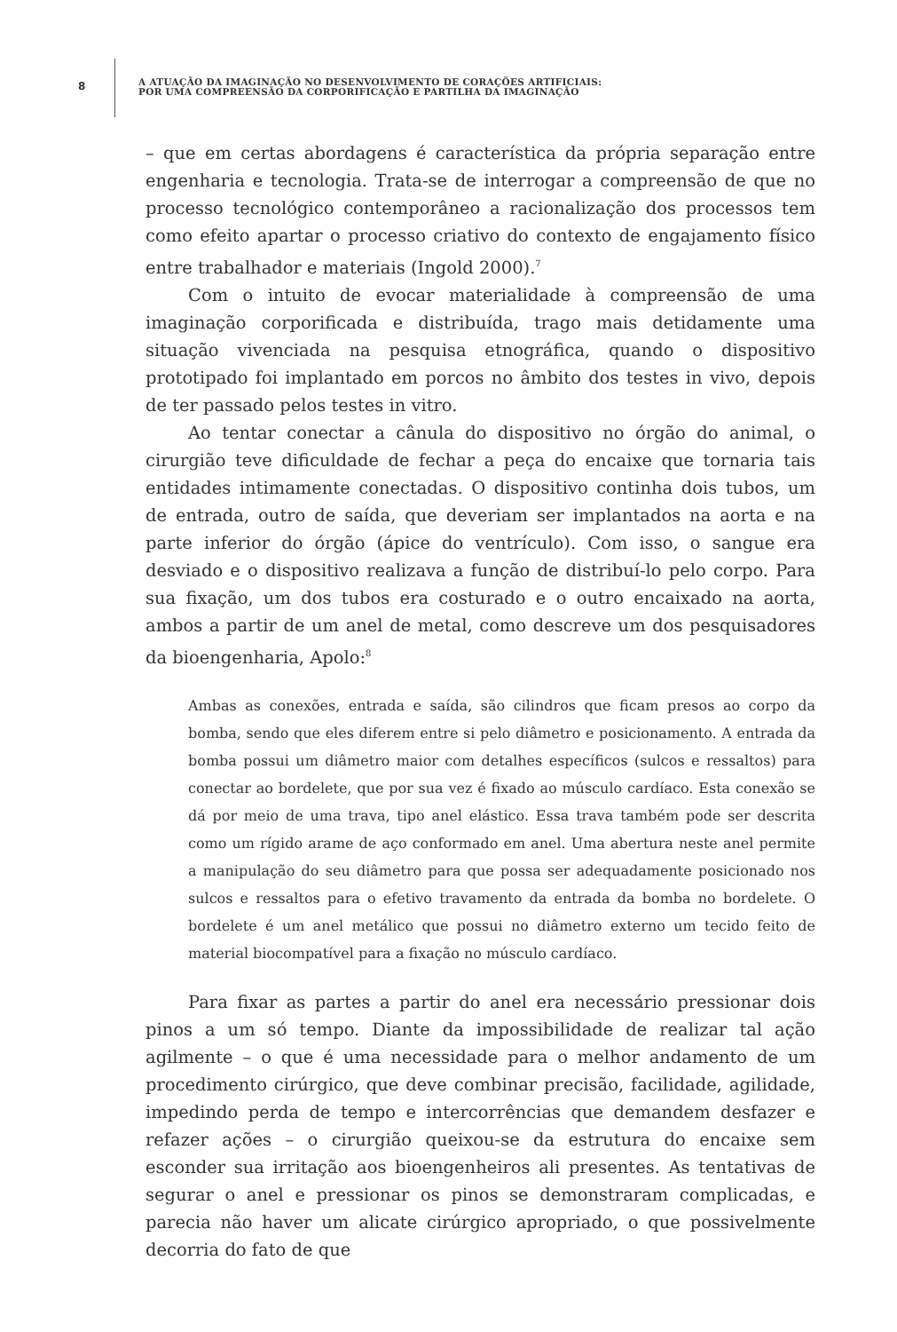8
A ATUAÇÃO DA IMAGINAÇÃO NO DESENVOLVIMENTO DE CORAÇÕES ARTIFICIAIS:
POR UMA COMPREENSÃO DA CORPORIFICAÇÃO E PARTILHA DA IMAGINAÇÃO
– que em certas abordagens é característica da própria separação entre engenharia e tecnologia. Trata-se de interrogar a compreensão de que no processo tecnológico contemporâneo a racionalização dos processos tem como efeito apartar o processo criativo do contexto de engajamento físico entre trabalhador e materiais (Ingold 2000).<sup>7</sup>
Com o intuito de evocar materialidade à compreensão de uma imaginação corporificada e distribuída, trago mais detidamente uma situação vivenciada na pesquisa etnográfica, quando o dispositivo prototipado foi implantado em porcos no âmbito dos testes in vivo, depois de ter passado pelos testes in vitro.
Ao tentar conectar a cânula do dispositivo no órgão do animal, o cirurgião teve dificuldade de fechar a peça do encaixe que tornaria tais entidades intimamente conectadas. O dispositivo continha dois tubos, um de entrada, outro de saída, que deveriam ser implantados na aorta e na parte inferior do órgão (ápice do ventrículo). Com isso, o sangue era desviado e o dispositivo realizava a função de distribuí-lo pelo corpo. Para sua fixação, um dos tubos era costurado e o outro encaixado na aorta, ambos a partir de um anel de metal, como descreve um dos pesquisadores da bioengenharia, Apolo:<sup>8</sup>
Ambas as conexões, entrada e saída, são cilindros que ficam presos ao corpo da bomba, sendo que eles diferem entre si pelo diâmetro e posicionamento. A entrada da bomba possui um diâmetro maior com detalhes específicos (sulcos e ressaltos) para conectar ao bordelete, que por sua vez é fixado ao músculo cardíaco. Esta conexão se dá por meio de uma trava, tipo anel elástico. Essa trava também pode ser descrita como um rígido arame de aço conformado em anel. Uma abertura neste anel permite a manipulação do seu diâmetro para que possa ser adequadamente posicionado nos sulcos e ressaltos para o efetivo travamento da entrada da bomba no bordelete. O bordelete é um anel metálico que possui no diâmetro externo um tecido feito de material biocompatível para a fixação no músculo cardíaco.
Para fixar as partes a partir do anel era necessário pressionar dois pinos a um só tempo. Diante da impossibilidade de realizar tal ação agilmente – o que é uma necessidade para o melhor andamento de um procedimento cirúrgico, que deve combinar precisão, facilidade, agilidade, impedindo perda de tempo e intercorrências que demandem desfazer e refazer ações – o cirurgião queixou-se da estrutura do encaixe sem esconder sua irritação aos bioengenheiros ali presentes. As tentativas de segurar o anel e pressionar os pinos se demonstraram complicadas, e parecia não haver um alicate cirúrgico apropriado, o que possivelmente decorria do fato de que